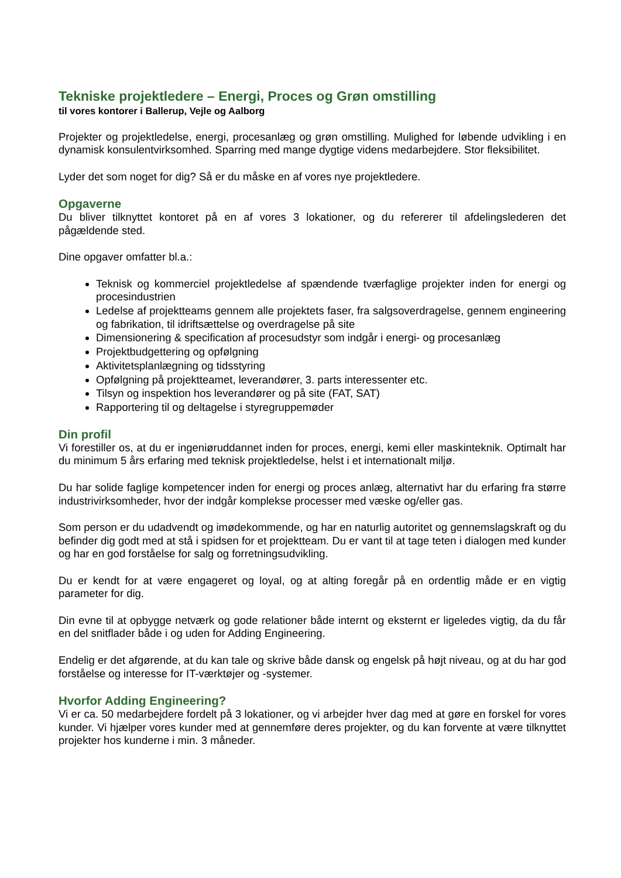Tekniske projektledere – Energi, Proces og Grøn omstilling
til vores kontorer i Ballerup, Vejle og Aalborg
Projekter og projektledelse, energi, procesanlæg og grøn omstilling. Mulighed for løbende udvikling i en dynamisk konsulentvirksomhed. Sparring med mange dygtige videns medarbejdere. Stor fleksibilitet.
Lyder det som noget for dig? Så er du måske en af vores nye projektledere.
Opgaverne
Du bliver tilknyttet kontoret på en af vores 3 lokationer, og du refererer til afdelingslederen det pågældende sted.
Dine opgaver omfatter bl.a.:
Teknisk og kommerciel projektledelse af spændende tværfaglige projekter inden for energi og procesindustrien
Ledelse af projektteams gennem alle projektets faser, fra salgsoverdragelse, gennem engineering og fabrikation, til idriftsættelse og overdragelse på site
Dimensionering & specification af procesudstyr som indgår i energi- og procesanlæg
Projektbudgettering og opfølgning
Aktivitetsplanlægning og tidsstyring
Opfølgning på projektteamet, leverandører, 3. parts interessenter etc.
Tilsyn og inspektion hos leverandører og på site (FAT, SAT)
Rapportering til og deltagelse i styregruppemøder
Din profil
Vi forestiller os, at du er ingeniøruddannet inden for proces, energi, kemi eller maskinteknik. Optimalt har du minimum 5 års erfaring med teknisk projektledelse, helst i et internationalt miljø.
Du har solide faglige kompetencer inden for energi og proces anlæg, alternativt har du erfaring fra større industrivirksomheder, hvor der indgår komplekse processer med væske og/eller gas.
Som person er du udadvendt og imødekommende, og har en naturlig autoritet og gennemslagskraft og du befinder dig godt med at stå i spidsen for et projektteam. Du er vant til at tage teten i dialogen med kunder og har en god forståelse for salg og forretningsudvikling.
Du er kendt for at være engageret og loyal, og at alting foregår på en ordentlig måde er en vigtig parameter for dig.
Din evne til at opbygge netværk og gode relationer både internt og eksternt er ligeledes vigtig, da du får en del snitflader både i og uden for Adding Engineering.
Endelig er det afgørende, at du kan tale og skrive både dansk og engelsk på højt niveau, og at du har god forståelse og interesse for IT-værktøjer og -systemer.
Hvorfor Adding Engineering?
Vi er ca. 50 medarbejdere fordelt på 3 lokationer, og vi arbejder hver dag med at gøre en forskel for vores kunder. Vi hjælper vores kunder med at gennemføre deres projekter, og du kan forvente at være tilknyttet projekter hos kunderne i min. 3 måneder.